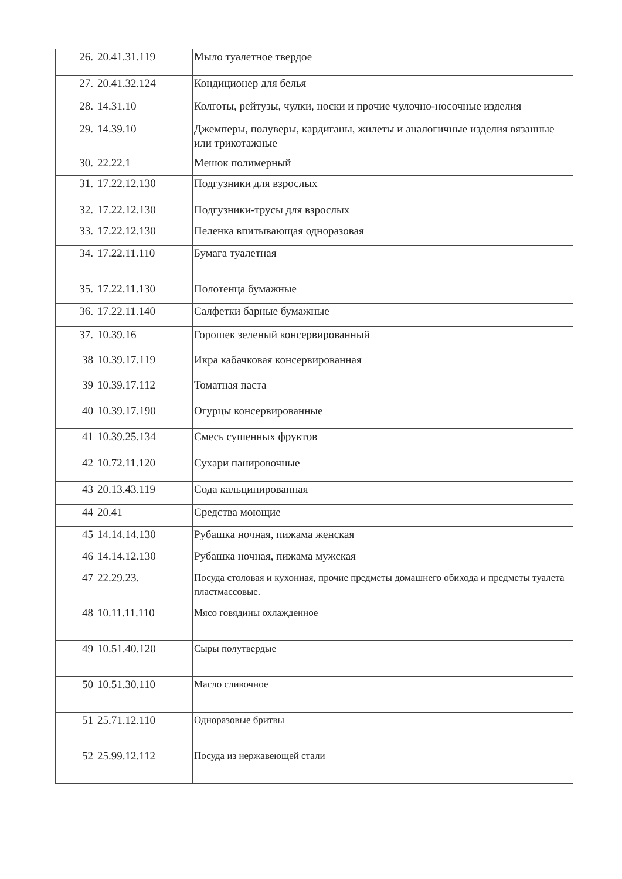| 26. | 20.41.31.119 | Мыло туалетное твердое |
| 27. | 20.41.32.124 | Кондиционер для белья |
| 28. | 14.31.10 | Колготы, рейтузы, чулки, носки и прочие чулочно-носочные изделия |
| 29. | 14.39.10 | Джемперы, полуверы, кардиганы, жилеты и аналогичные изделия вязанные или трикотажные |
| 30. | 22.22.1 | Мешок полимерный |
| 31. | 17.22.12.130 | Подгузники для взрослых |
| 32. | 17.22.12.130 | Подгузники-трусы для взрослых |
| 33. | 17.22.12.130 | Пеленка впитывающая одноразовая |
| 34. | 17.22.11.110 | Бумага туалетная |
| 35. | 17.22.11.130 | Полотенца бумажные |
| 36. | 17.22.11.140 | Салфетки барные бумажные |
| 37. | 10.39.16 | Горошек зеленый консервированный |
| 38 | 10.39.17.119 | Икра кабачковая консервированная |
| 39 | 10.39.17.112 | Томатная паста |
| 40 | 10.39.17.190 | Огурцы консервированные |
| 41 | 10.39.25.134 | Смесь сушенных фруктов |
| 42 | 10.72.11.120 | Сухари панировочные |
| 43 | 20.13.43.119 | Сода кальцинированная |
| 44 | 20.41 | Средства моющие |
| 45 | 14.14.14.130 | Рубашка ночная, пижама женская |
| 46 | 14.14.12.130 | Рубашка ночная, пижама мужская |
| 47 | 22.29.23. | Посуда столовая и кухонная, прочие предметы домашнего обихода и предметы туалета пластмассовые. |
| 48 | 10.11.11.110 | Мясо говядины охлажденное |
| 49 | 10.51.40.120 | Сыры полутвердые |
| 50 | 10.51.30.110 | Масло сливочное |
| 51 | 25.71.12.110 | Одноразовые бритвы |
| 52 | 25.99.12.112 | Посуда из нержавеющей стали |